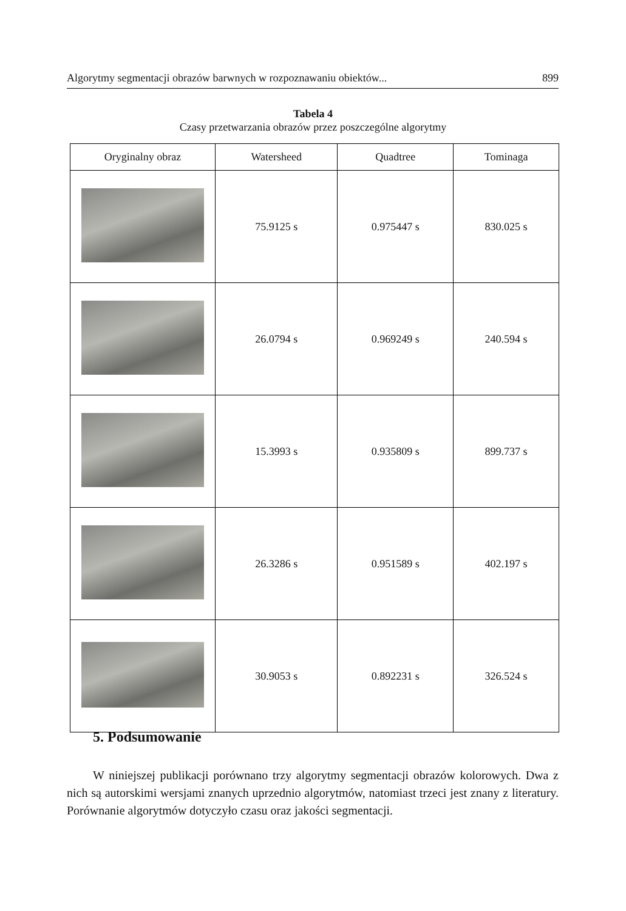Algorytmy segmentacji obrazów barwnych w rozpoznawaniu obiektów... 899
Tabela 4
Czasy przetwarzania obrazów przez poszczególne algorytmy
| Oryginalny obraz | Watersheed | Quadtree | Tominaga |
| --- | --- | --- | --- |
| | 75.9125 s | 0.975447 s | 830.025 s |
| | 26.0794 s | 0.969249 s | 240.594 s |
| | 15.3993 s | 0.935809 s | 899.737 s |
| | 26.3286 s | 0.951589 s | 402.197 s |
| | 30.9053 s | 0.892231 s | 326.524 s |
5. Podsumowanie
W niniejszej publikacji porównano trzy algorytmy segmentacji obrazów kolorowych. Dwa z nich są autorskimi wersjami znanych uprzednio algorytmów, natomiast trzeci jest znany z literatury. Porównanie algorytmów dotyczyło czasu oraz jakości segmentacji.